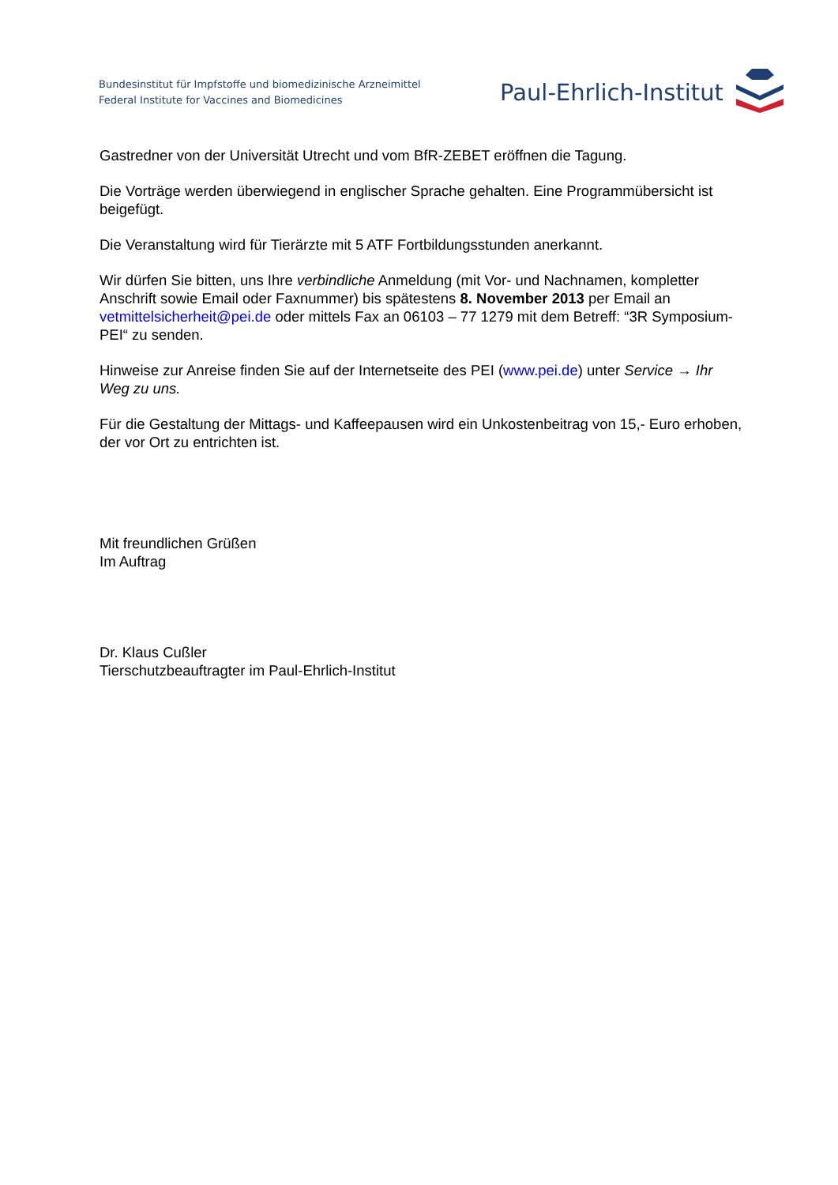Bundesinstitut für Impfstoffe und biomedizinische Arzneimittel
Federal Institute for Vaccines and Biomedicines
Paul-Ehrlich-Institut
Gastredner von der Universität Utrecht und vom BfR-ZEBET eröffnen die Tagung.
Die Vorträge werden überwiegend in englischer Sprache gehalten. Eine Programmübersicht ist beigefügt.
Die Veranstaltung wird für Tierärzte mit 5 ATF Fortbildungsstunden anerkannt.
Wir dürfen Sie bitten, uns Ihre verbindliche Anmeldung (mit Vor- und Nachnamen, kompletter Anschrift sowie Email oder Faxnummer) bis spätestens 8. November 2013 per Email an vetmittelsicherheit@pei.de oder mittels Fax an 06103 – 77 1279 mit dem Betreff: “3R Symposium-PEI“ zu senden.
Hinweise zur Anreise finden Sie auf der Internetseite des PEI (www.pei.de) unter Service → Ihr Weg zu uns.
Für die Gestaltung der Mittags- und Kaffeepausen wird ein Unkostenbeitrag von 15,- Euro erhoben, der vor Ort zu entrichten ist.
Mit freundlichen Grüßen
Im Auftrag
Dr. Klaus Cußler
Tierschutzbeauftragter im Paul-Ehrlich-Institut